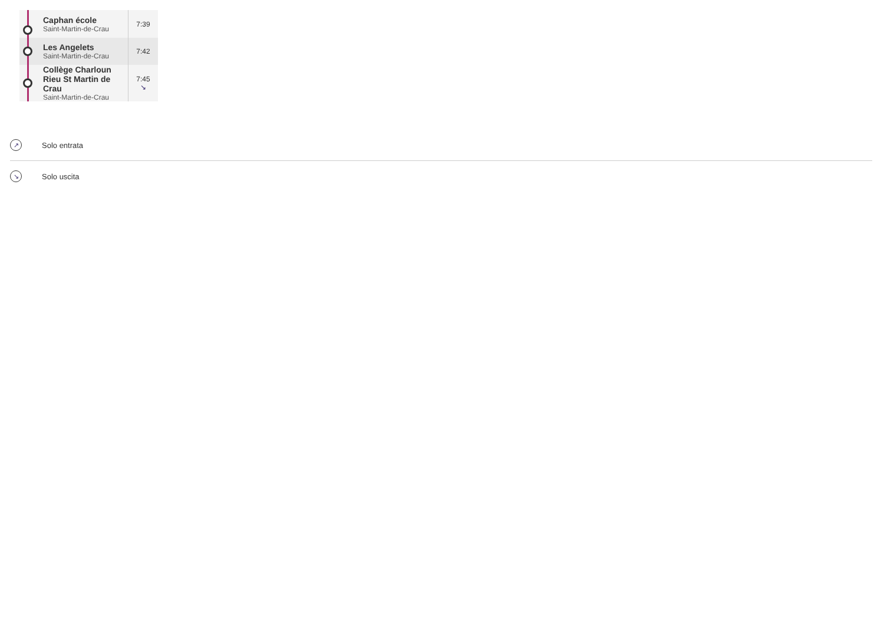| | Caphan école Saint-Martin-de-Crau | 7:39 |
| | Les Angelets Saint-Martin-de-Crau | 7:42 |
| | Collège Charloun Rieu St Martin de Crau Saint-Martin-de-Crau | 7:45 ↘ |
↗ Solo entrata
↘ Solo uscita